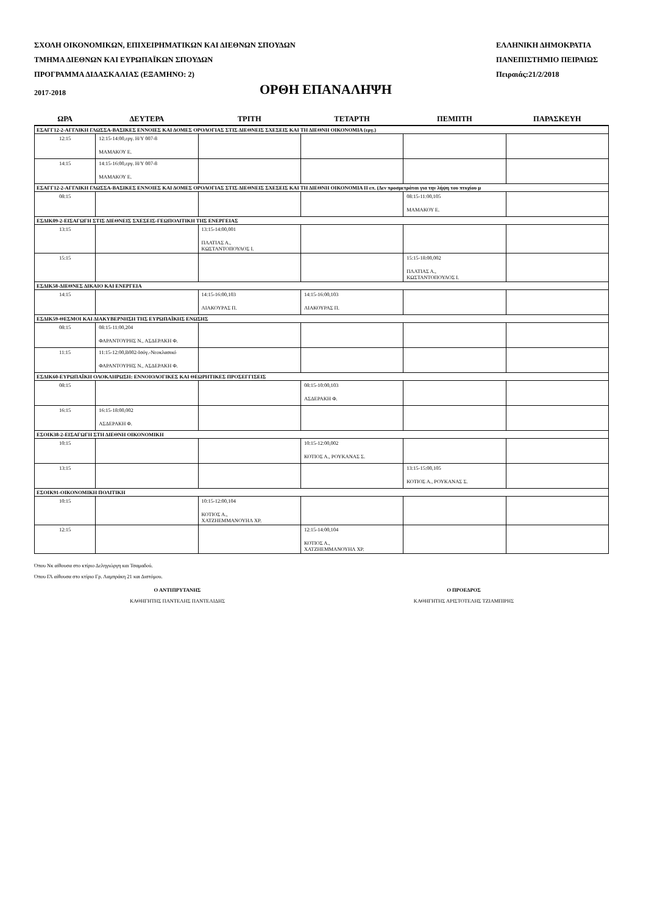ΣΧΟΛΗ ΟΙΚΟΝΟΜΙΚΩΝ, ΕΠΙΧΕΙΡΗΜΑΤΙΚΩΝ ΚΑΙ ΔΙΕΘΝΩΝ ΣΠΟΥΔΩΝ
ΤΜΗΜΑ ΔΙΕΘΝΩΝ ΚΑΙ ΕΥΡΩΠΑΪΚΩΝ ΣΠΟΥΔΩΝ
ΠΡΟΓΡΑΜΜΑ ΔΙΔΑΣΚΑΛΙΑΣ (ΕΞΑΜΗΝΟ: 2)
ΕΛΛΗΝΙΚΗ ΔΗΜΟΚΡΑΤΙΑ
ΠΑΝΕΠΙΣΤΗΜΙΟ ΠΕΙΡΑΙΩΣ
Πειραιάς:21/2/2018
2017-2018
ΟΡΘΗ ΕΠΑΝΑΛΗΨΗ
| ΩΡΑ | ΔΕΥΤΕΡΑ | ΤΡΙΤΗ | ΤΕΤΑΡΤΗ | ΠΕΜΠΤΗ | ΠΑΡΑΣΚΕΥΗ |
| --- | --- | --- | --- | --- | --- |
| ΕΣΑΓΓ12-2-ΑΓΓΛΙΚΗ ΓΛΩΣΣΑ-ΒΑΣΙΚΕΣ ΕΝΝΟΙΕΣ ΚΑΙ ΔΟΜΕΣ ΟΡΟΛΟΓΙΑΣ ΣΤΙΣ ΔΙΕΘΝΕΙΣ ΣΧΕΣΕΙΣ ΚΑΙ ΤΗ ΔΙΕΘΝΗ ΟΙΚΟΝΟΜΙΑ (εργ.) | | | | | |
| 12:15 | 12:15-14:00,εργ. Η/Υ 007-8 ΜΑΜΑΚΟΥ Ε. | | | | |
| 14:15 | 14:15-16:00,εργ. Η/Υ 007-8 ΜΑΜΑΚΟΥ Ε. | | | | |
| ΕΣΑΓΓ12-2-ΑΓΓΛΙΚΗ ΓΛΩΣΣΑ-ΒΑΣΙΚΕΣ ΕΝΝΟΙΕΣ ΚΑΙ ΔΟΜΕΣ ΟΡΟΛΟΓΙΑΣ ΣΤΙΣ ΔΙΕΘΝΕΙΣ ΣΧΕΣΕΙΣ ΚΑΙ ΤΗ ΔΙΕΘΝΗ ΟΙΚΟΝΟΜΙΑ ΙΙ επ. (Δεν προσμετράται για την λήψη του πτυχίου μ | | | | | |
| 08:15 | | | | 08:15-11:00,105 ΜΑΜΑΚΟΥ Ε. | |
| ΕΣΔΙΚ09-2-ΕΙΣΑΓΩΓΗ ΣΤΙΣ ΔΙΕΘΝΕΙΣ ΣΧΕΣΕΙΣ-ΓΕΩΠΟΛΙΤΙΚΗ ΤΗΣ ΕΝΕΡΓΕΙΑΣ | | | | | |
| 13:15 | | 13:15-14:00,001 ΠΛΑΤΙΑΣ Α., ΚΩΣΤΑΝΤΟΠΟΥΛΟΣ Ι. | | | |
| 15:15 | | | | 15:15-18:00,002 ΠΛΑΤΙΑΣ Α., ΚΩΣΤΑΝΤΟΠΟΥΛΟΣ Ι. | |
| ΕΣΔΙΚ58-ΔΙΕΘΝΕΣ ΔΙΚΑΙΟ ΚΑΙ ΕΝΕΡΓΕΙΑ | | | | | |
| 14:15 | | 14:15-16:00,103 ΛΙΑΚΟΥΡΑΣ Π. | 14:15-16:00,103 ΛΙΑΚΟΥΡΑΣ Π. | | |
| ΕΣΔΙΚ59-ΘΕΣΜΟΙ ΚΑΙ ΔΙΑΚΥΒΕΡΝΗΣΗ ΤΗΣ ΕΥΡΩΠΑΪΚΗΣ ΕΝΩΣΗΣ | | | | | |
| 08:15 | 08:15-11:00,204 ΦΑΡΑΝΤΟΥΡΗΣ Ν., ΑΣΔΕΡΑΚΗ Φ. | | | | |
| 11:15 | 11:15-12:00,Β002-Ισόγ.-Νεοκλασικό ΦΑΡΑΝΤΟΥΡΗΣ Ν., ΑΣΔΕΡΑΚΗ Φ. | | | | |
| ΕΣΔΙΚ60-ΕΥΡΩΠΑΪΚΗ ΟΛΟΚΛΗΡΩΣΗ: ΕΝΝΟΙΟΛΟΓΙΚΕΣ ΚΑΙ ΘΕΩΡΗΤΙΚΕΣ ΠΡΟΣΕΓΓΙΣΕΙΣ | | | | | |
| 08:15 | | | 08:15-10:00,103 ΑΣΔΕΡΑΚΗ Φ. | | |
| 16:15 | 16:15-18:00,002 ΑΣΔΕΡΑΚΗ Φ. | | | | |
| ΕΣΟΙΚ38-2-ΕΙΣΑΓΩΓΗ ΣΤΗ ΔΙΕΘΝΗ ΟΙΚΟΝΟΜΙΚΗ | | | | | |
| 10:15 | | | 10:15-12:00,002 ΚΟΤΙΟΣ Α., ΡΟΥΚΑΝΑΣ Σ. | | |
| 13:15 | | | | 13:15-15:00,105 ΚΟΤΙΟΣ Α., ΡΟΥΚΑΝΑΣ Σ. | |
| ΕΣΟΙΚ91-ΟΙΚΟΝΟΜΙΚΗ ΠΟΛΙΤΙΚΗ | | | | | |
| 10:15 | | 10:15-12:00,104 ΚΟΤΙΟΣ Α., ΧΑΤΖΗΕΜΜΑΝΟΥΗΛ ΧΡ. | | | |
| 12:15 | | | 12:15-14:00,104 ΚΟΤΙΟΣ Α., ΧΑΤΖΗΕΜΜΑΝΟΥΗΛ ΧΡ. | | |
Όπου Νκ αίθουσα στο κτίριο Δεληγιώργη και Τσαμαδού.
Όπου ΓΛ αίθουσα στο κτίριο Γρ. Λαμπράκη 21 και Διστόμου.
Ο ΑΝΤΙΠΡΥΤΑΝΗΣ
ΚΑΘΗΓΗΤΗΣ ΠΑΝΤΕΛΗΣ ΠΑΝΤΕΛΙΔΗΣ
Ο ΠΡΟΕΔΡΟΣ
ΚΑΘΗΓΗΤΗΣ ΑΡΙΣΤΟΤΕΛΗΣ ΤΖΙΑΜΠΙΡΗΣ